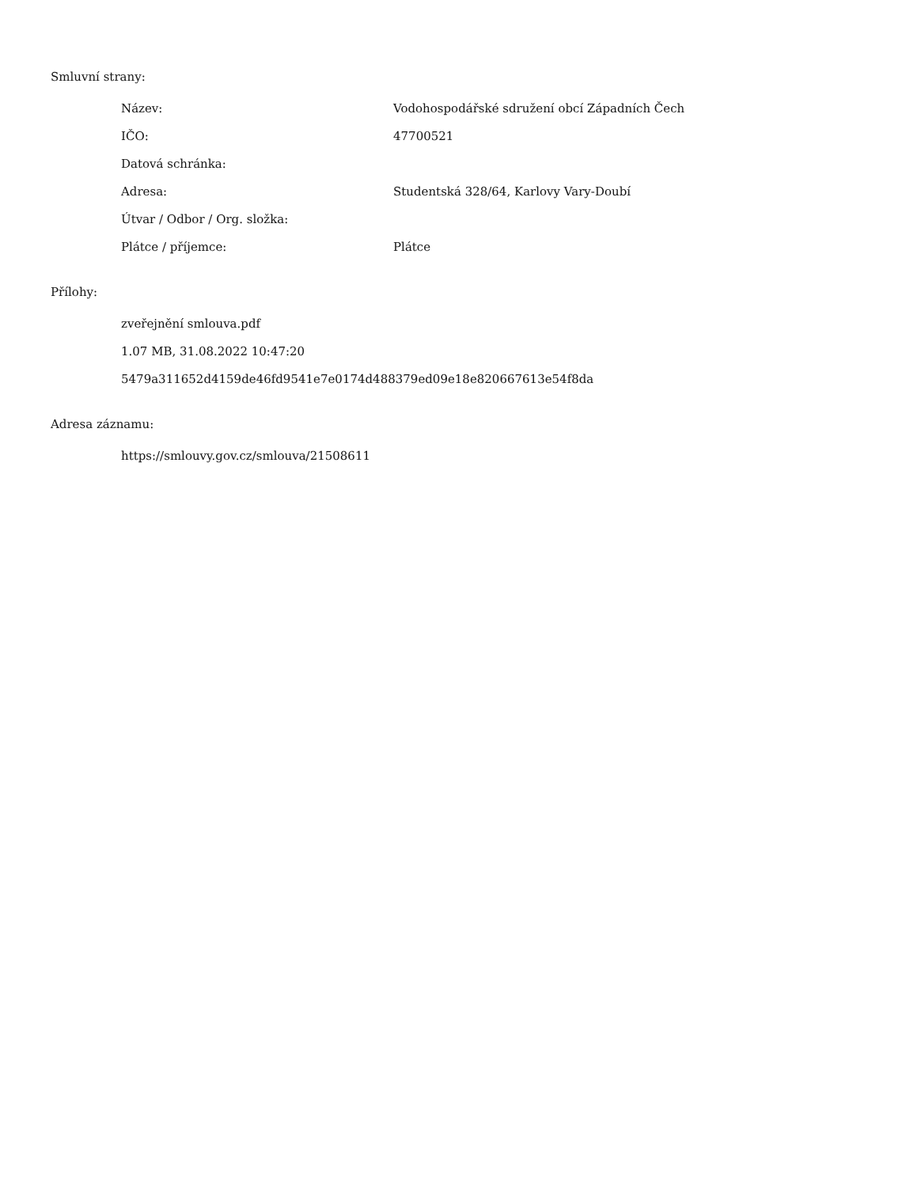Smluvní strany:
| Název: | Vodohospodářské sdružení obcí Západních Čech |
| IČO: | 47700521 |
| Datová schránka: | |
| Adresa: | Studentská 328/64, Karlovy Vary-Doubí |
| Útvar / Odbor / Org. složka: | |
| Plátce / příjemce: | Plátce |
Přílohy:
zveřejnění smlouva.pdf
1.07 MB, 31.08.2022 10:47:20
5479a311652d4159de46fd9541e7e0174d488379ed09e18e820667613e54f8da
Adresa záznamu:
https://smlouvy.gov.cz/smlouva/21508611